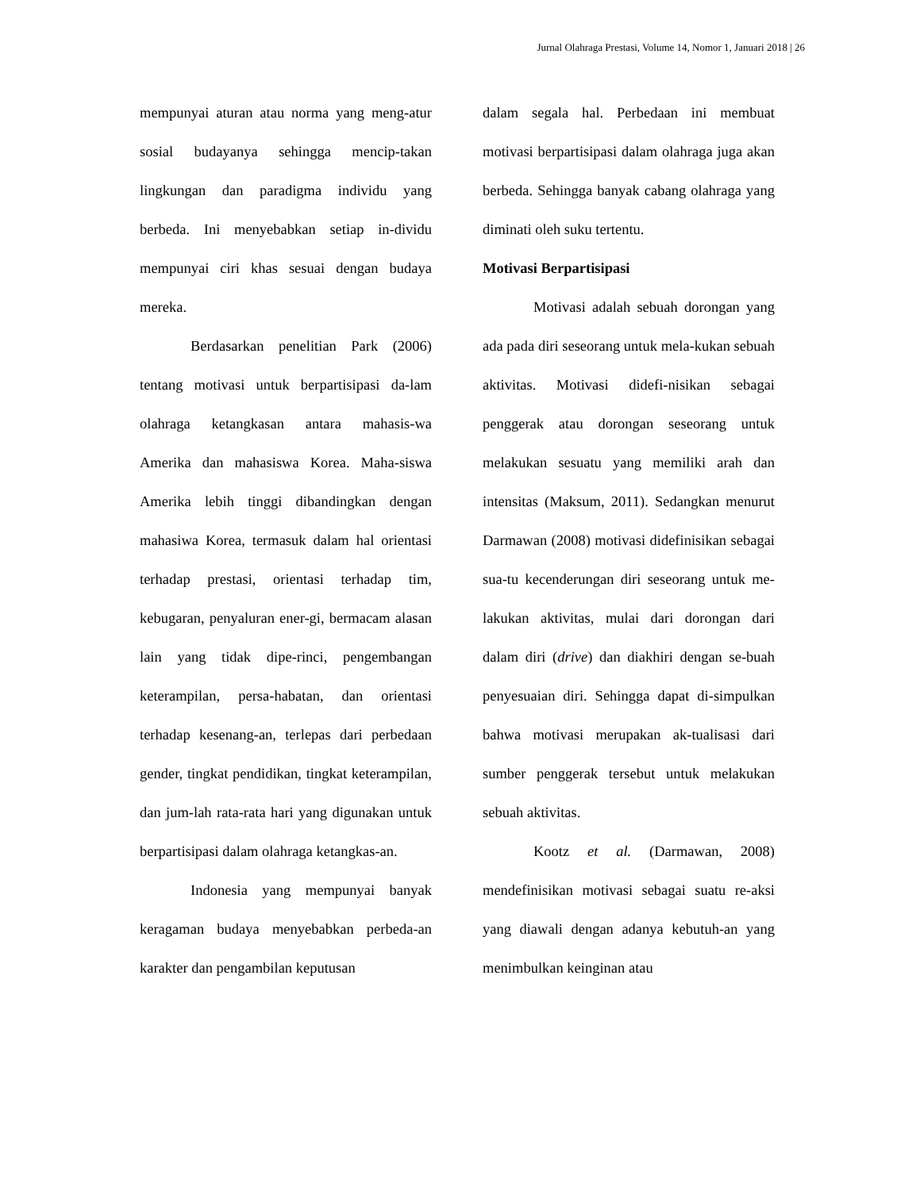Jurnal Olahraga Prestasi, Volume 14, Nomor 1, Januari 2018 | 26
mempunyai aturan atau norma yang meng-atur sosial budayanya sehingga mencip-takan lingkungan dan paradigma individu yang berbeda. Ini menyebabkan setiap in-dividu mempunyai ciri khas sesuai dengan budaya mereka.
Berdasarkan penelitian Park (2006) tentang motivasi untuk berpartisipasi da-lam olahraga ketangkasan antara mahasis-wa Amerika dan mahasiswa Korea. Maha-siswa Amerika lebih tinggi dibandingkan dengan mahasiwa Korea, termasuk dalam hal orientasi terhadap prestasi, orientasi terhadap tim, kebugaran, penyaluran ener-gi, bermacam alasan lain yang tidak dipe-rinci, pengembangan keterampilan, persa-habatan, dan orientasi terhadap kesenang-an, terlepas dari perbedaan gender, tingkat pendidikan, tingkat keterampilan, dan jum-lah rata-rata hari yang digunakan untuk berpartisipasi dalam olahraga ketangkas-an.
Indonesia yang mempunyai banyak keragaman budaya menyebabkan perbeda-an karakter dan pengambilan keputusan
dalam segala hal. Perbedaan ini membuat motivasi berpartisipasi dalam olahraga juga akan berbeda. Sehingga banyak cabang olahraga yang diminati oleh suku tertentu.
Motivasi Berpartisipasi
Motivasi adalah sebuah dorongan yang ada pada diri seseorang untuk mela-kukan sebuah aktivitas. Motivasi didefi-nisikan sebagai penggerak atau dorongan seseorang untuk melakukan sesuatu yang memiliki arah dan intensitas (Maksum, 2011). Sedangkan menurut Darmawan (2008) motivasi didefinisikan sebagai sua-tu kecenderungan diri seseorang untuk me-lakukan aktivitas, mulai dari dorongan dari dalam diri (drive) dan diakhiri dengan se-buah penyesuaian diri. Sehingga dapat di-simpulkan bahwa motivasi merupakan ak-tualisasi dari sumber penggerak tersebut untuk melakukan sebuah aktivitas.
Kootz et al. (Darmawan, 2008) mendefinisikan motivasi sebagai suatu re-aksi yang diawali dengan adanya kebutuh-an yang menimbulkan keinginan atau